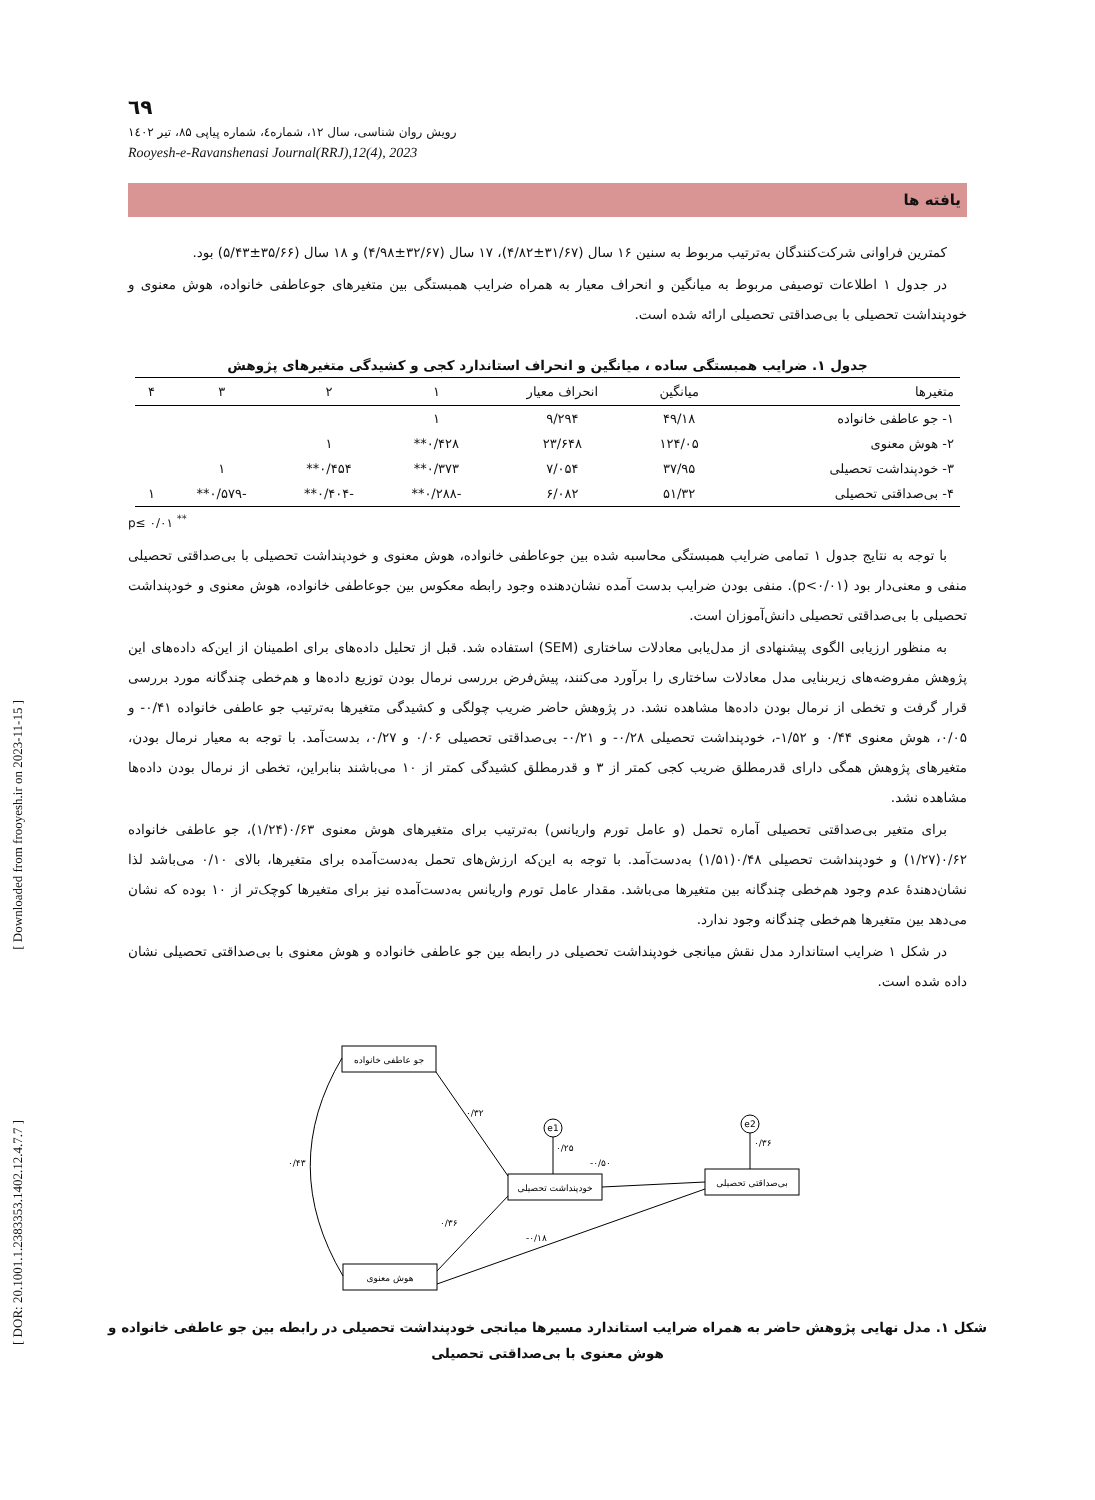[ Downloaded from frooyesh.ir on 2023-11-15 ]
[ DOR: 20.1001.1.2383353.1402.12.4.7.7 ]
٦٩
رویش روان شناسی، سال ۱۲، شماره٤، شماره پیاپی ۸۵، تیر ۱٤۰۲
Rooyesh-e-Ravanshenasi Journal(RRJ),12(4), 2023
یافته ها
کمترین فراوانی شرکت‌کنندگان به‌ترتیب مربوط به سنین ۱۶ سال (۳۱/۶۷±۴/۸۲)، ۱۷ سال (۳۲/۶۷±۴/۹۸) و ۱۸ سال (۳۵/۶۶±۵/۴۳) بود.
در جدول ۱ اطلاعات توصیفی مربوط به میانگین و انحراف معیار به همراه ضرایب همبستگی بین متغیرهای جوعاطفی خانواده، هوش معنوی و خودپنداشت تحصیلی با بی‌صداقتی تحصیلی ارائه شده است.
جدول ۱. ضرایب همبستگی ساده ، میانگین و انحراف استاندارد کجی و کشیدگی متغیرهای پژوهش
| متغیرها | میانگین | انحراف معیار | ۱ | ۲ | ۳ | ۴ |
| --- | --- | --- | --- | --- | --- | --- |
| ۱- جو عاطفی خانواده | ۴۹/۱۸ | ۹/۲۹۴ | ۱ | | | |
| ۲- هوش معنوی | ۱۲۴/۰۵ | ۲۳/۶۴۸ | ۰/۴۲۸** | ۱ | | |
| ۳- خودپنداشت تحصیلی | ۳۷/۹۵ | ۷/۰۵۴ | ۰/۳۷۳** | ۰/۴۵۴** | ۱ | |
| ۴- بی‌صداقتی تحصیلی | ۵۱/۳۲ | ۶/۰۸۲ | -۰/۲۸۸** | -۰/۴۰۴** | -۰/۵۷۹** | ۱ |
p≤ ۰/۰۱ <sup>**</sup>
با توجه به نتایج جدول ۱ تمامی ضرایب همبستگی محاسبه شده بین جوعاطفی خانواده، هوش معنوی و خودپنداشت تحصیلی با بی‌صداقتی تحصیلی منفی و معنی‌دار بود (p<۰/۰۱). منفی بودن ضرایب بدست آمده نشان‌دهنده وجود رابطه معکوس بین جوعاطفی خانواده، هوش معنوی و خودپنداشت تحصیلی با بی‌صداقتی تحصیلی دانش‌آموزان است.
به منظور ارزیابی الگوی پیشنهادی از مدل‌یابی معادلات ساختاری (SEM) استفاده شد. قبل از تحلیل داده‌های برای اطمینان از این‌که داده‌های این پژوهش مفروضه‌های زیربنایی مدل معادلات ساختاری را برآورد می‌کنند، پیش‌فرض بررسی نرمال بودن توزیع داده‌ها و هم‌خطی چندگانه مورد بررسی قرار گرفت و تخطی از نرمال بودن داده‌ها مشاهده نشد. در پژوهش حاضر ضریب چولگی و کشیدگی متغیرها به‌ترتیب جو عاطفی خانواده ۰/۴۱- و ۰/۰۵، هوش معنوی ۰/۴۴ و ۱/۵۲-، خودپنداشت تحصیلی ۰/۲۸- و ۰/۲۱- بی‌صداقتی تحصیلی ۰/۰۶ و ۰/۲۷، بدست‌آمد. با توجه به معیار نرمال بودن، متغیرهای پژوهش همگی دارای قدرمطلق ضریب کجی کمتر از ۳ و قدرمطلق کشیدگی کمتر از ۱۰ می‌باشند بنابراین، تخطی از نرمال بودن داده‌ها مشاهده نشد.
برای متغیر بی‌صداقتی تحصیلی آماره تحمل (و عامل تورم واریانس) به‌ترتیب برای متغیرهای هوش معنوی ۰/۶۳(۱/۲۴)، جو عاطفی خانواده ۰/۶۲(۱/۲۷) و خودپنداشت تحصیلی ۰/۴۸(۱/۵۱) به‌دست‌آمد. با توجه به این‌که ارزش‌های تحمل به‌دست‌آمده برای متغیرها، بالای ۰/۱۰ می‌باشد لذا نشان‌دهندهٔ عدم وجود هم‌خطی چندگانه بین متغیرها می‌باشد. مقدار عامل تورم واریانس به‌دست‌آمده نیز برای متغیرها کوچک‌تر از ۱۰ بوده که نشان می‌دهد بین متغیرها هم‌خطی چندگانه وجود ندارد.
در شکل ۱ ضرایب استاندارد مدل نقش میانجی خودپنداشت تحصیلی در رابطه بین جو عاطفی خانواده و هوش معنوی با بی‌صداقتی تحصیلی نشان داده شده است.
جو عاطفی خانواده
خودپنداشت تحصیلی
بی‌صداقتی تحصیلی
هوش معنوی
e1
e2
۰/۳۲
-۰/۵۰
۰/۳۶
-۰/۱۸
۰/۲۵
۰/۳۶
۰/۴۳
شکل ۱. مدل نهایی پژوهش حاضر به همراه ضرایب استاندارد مسیرها میانجی خودپنداشت تحصیلی در رابطه بین جو عاطفی خانواده و هوش معنوی با بی‌صداقتی تحصیلی